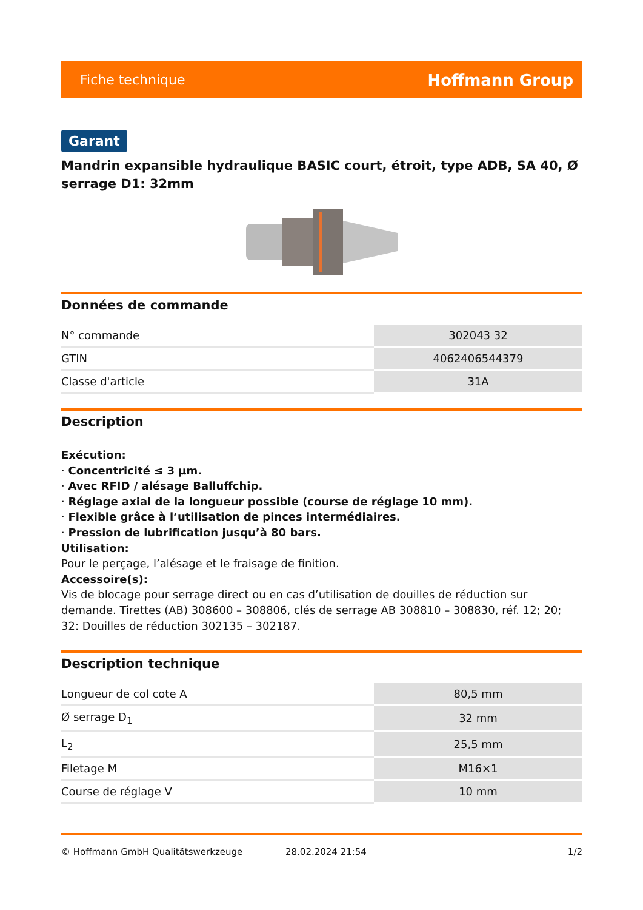Fiche technique Hoffmann Group
Garant
Mandrin expansible hydraulique BASIC court, étroit, type ADB, SA 40, Ø serrage D1: 32mm
Données de commande
| N° commande | 302043 32 |
| GTIN | 4062406544379 |
| Classe d'article | 31A |
Description
Exécution:
· Concentricité ≤ 3 µm.
· Avec RFID / alésage Balluffchip.
· Réglage axial de la longueur possible (course de réglage 10 mm).
· Flexible grâce à l’utilisation de pinces intermédiaires.
· Pression de lubrification jusqu’à 80 bars.
Utilisation:
Pour le perçage, l’alésage et le fraisage de finition.
Accessoire(s):
Vis de blocage pour serrage direct ou en cas d’utilisation de douilles de réduction sur demande. Tirettes (AB) 308600 – 308806, clés de serrage AB 308810 – 308830, réf. 12; 20; 32: Douilles de réduction 302135 – 302187.
Description technique
| Longueur de col cote A | 80,5 mm |
| Ø serrage D<sub>1</sub> | 32 mm |
| L<sub>2</sub> | 25,5 mm |
| Filetage M | M16×1 |
| Course de réglage V | 10 mm |
© Hoffmann GmbH Qualitätswerkzeuge 28.02.2024 21:54 1/2